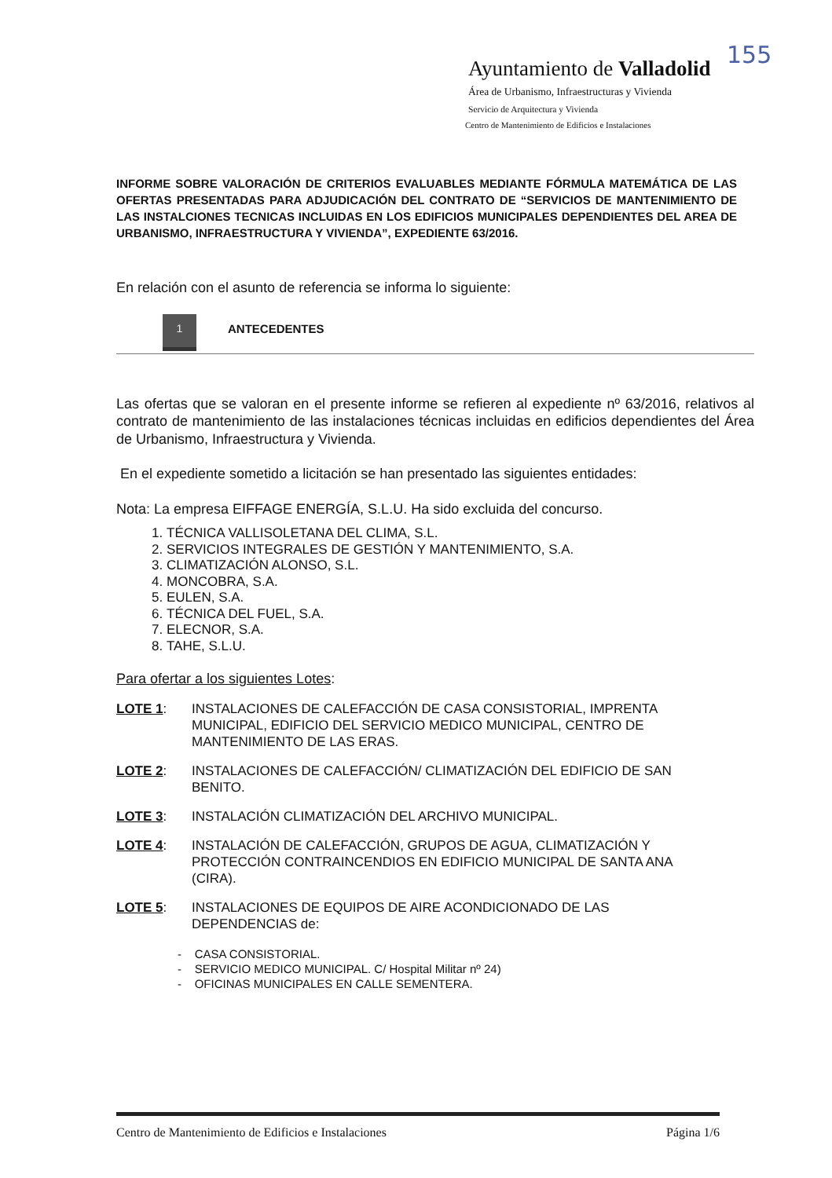155
Ayuntamiento de Valladolid
Área de Urbanismo, Infraestructuras y Vivienda
Servicio de Arquitectura y Vivienda
Centro de Mantenimiento de Edificios e Instalaciones
INFORME SOBRE VALORACIÓN DE CRITERIOS EVALUABLES MEDIANTE FÓRMULA MATEMÁTICA DE LAS OFERTAS PRESENTADAS PARA ADJUDICACIÓN DEL CONTRATO DE “SERVICIOS DE MANTENIMIENTO DE LAS INSTALCIONES TECNICAS INCLUIDAS EN LOS EDIFICIOS MUNICIPALES DEPENDIENTES DEL AREA DE URBANISMO, INFRAESTRUCTURA Y VIVIENDA”, EXPEDIENTE 63/2016.
En relación con el asunto de referencia se informa lo siguiente:
1
ANTECEDENTES
Las ofertas que se valoran en el presente informe se refieren al expediente nº 63/2016, relativos al contrato de mantenimiento de las instalaciones técnicas incluidas en edificios dependientes del Área de Urbanismo, Infraestructura y Vivienda.
En el expediente sometido a licitación se han presentado las siguientes entidades:
Nota: La empresa EIFFAGE ENERGÍA, S.L.U. Ha sido excluida del concurso.
1. TÉCNICA VALLISOLETANA DEL CLIMA, S.L.
2. SERVICIOS INTEGRALES DE GESTIÓN Y MANTENIMIENTO, S.A.
3. CLIMATIZACIÓN ALONSO, S.L.
4. MONCOBRA, S.A.
5. EULEN, S.A.
6. TÉCNICA DEL FUEL, S.A.
7. ELECNOR, S.A.
8. TAHE, S.L.U.
Para ofertar a los siguientes Lotes:
LOTE 1: INSTALACIONES DE CALEFACCIÓN DE CASA CONSISTORIAL, IMPRENTA MUNICIPAL, EDIFICIO DEL SERVICIO MEDICO MUNICIPAL, CENTRO DE MANTENIMIENTO DE LAS ERAS.
LOTE 2: INSTALACIONES DE CALEFACCIÓN/ CLIMATIZACIÓN DEL EDIFICIO DE SAN BENITO.
LOTE 3: INSTALACIÓN CLIMATIZACIÓN DEL ARCHIVO MUNICIPAL.
LOTE 4: INSTALACIÓN DE CALEFACCIÓN, GRUPOS DE AGUA, CLIMATIZACIÓN Y PROTECCIÓN CONTRAINCENDIOS EN EDIFICIO MUNICIPAL DE SANTA ANA (CIRA).
LOTE 5: INSTALACIONES DE EQUIPOS DE AIRE ACONDICIONADO DE LAS DEPENDENCIAS de:
- CASA CONSISTORIAL.
- SERVICIO MEDICO MUNICIPAL. C/ Hospital Militar nº 24)
- OFICINAS MUNICIPALES EN CALLE SEMENTERA.
Centro de Mantenimiento de Edificios e Instalaciones Página 1/6